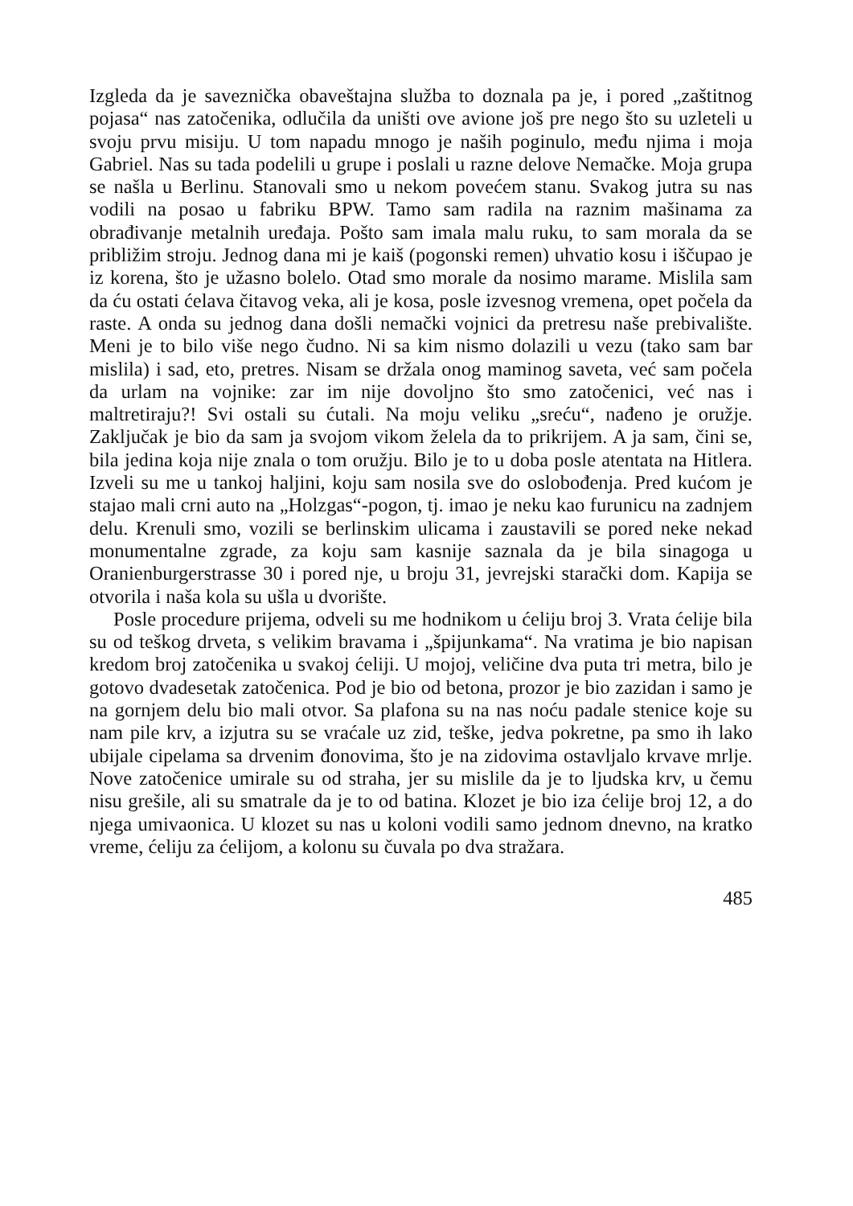Izgleda da je saveznička obaveštajna služba to doznala pa je, i pored „zaštitnog pojasa“ nas zatočenika, odlučila da uništi ove avione još pre nego što su uzleteli u svoju prvu misiju. U tom napadu mnogo je naših poginulo, među njima i moja Gabriel. Nas su tada podelili u grupe i poslali u razne delove Nemačke. Moja grupa se našla u Berlinu. Stanovali smo u nekom povećem stanu. Svakog jutra su nas vodili na posao u fabriku BPW. Tamo sam radila na raznim mašinama za obrađivanje metalnih uređaja. Pošto sam imala malu ruku, to sam morala da se približim stroju. Jednog dana mi je kaiš (pogonski remen) uhvatio kosu i iščupao je iz korena, što je užasno bolelo. Otad smo morale da nosimo marame. Mislila sam da ću ostati ćelava čitavog veka, ali je kosa, posle izvesnog vremena, opet počela da raste. A onda su jednog dana došli nemački vojnici da pretresu naše prebivalište. Meni je to bilo više nego čudno. Ni sa kim nismo dolazili u vezu (tako sam bar mislila) i sad, eto, pretres. Nisam se držala onog maminog saveta, već sam počela da urlam na vojnike: zar im nije dovoljno što smo zatočenici, već nas i maltretiraju?! Svi ostali su ćutali. Na moju veliku „sreću“, nađeno je oružje. Zaključak je bio da sam ja svojom vikom želela da to prikrijem. A ja sam, čini se, bila jedina koja nije znala o tom oružju. Bilo je to u doba posle atentata na Hitlera. Izveli su me u tankoj haljini, koju sam nosila sve do oslobođenja. Pred kućom je stajao mali crni auto na „Holzgas“-pogon, tj. imao je neku kao furunicu na zadnjem delu. Krenuli smo, vozili se berlinskim ulicama i zaustavili se pored neke nekad monumentalne zgrade, za koju sam kasnije saznala da je bila sinagoga u Oranienburgerstrasse 30 i pored nje, u broju 31, jevrejski starački dom. Kapija se otvorila i naša kola su ušla u dvorište.
Posle procedure prijema, odveli su me hodnikom u ćeliju broj 3. Vrata ćelije bila su od teškog drveta, s velikim bravama i „špijunkama“. Na vratima je bio napisan kredom broj zatočenika u svakoj ćeliji. U mojoj, veličine dva puta tri metra, bilo je gotovo dvadesetak zatočenica. Pod je bio od betona, prozor je bio zazidan i samo je na gornjem delu bio mali otvor. Sa plafona su na nas noću padale stenice koje su nam pile krv, a izjutra su se vraćale uz zid, teške, jedva pokretne, pa smo ih lako ubijale cipelama sa drvenim đonovima, što je na zidovima ostavljalo krvave mrlje. Nove zatočenice umirale su od straha, jer su mislile da je to ljudska krv, u čemu nisu grešile, ali su smatrale da je to od batina. Klozet je bio iza ćelije broj 12, a do njega umivaonica. U klozet su nas u koloni vodili samo jednom dnevno, na kratko vreme, ćeliju za ćelijom, a kolonu su čuvala po dva stražara.
485